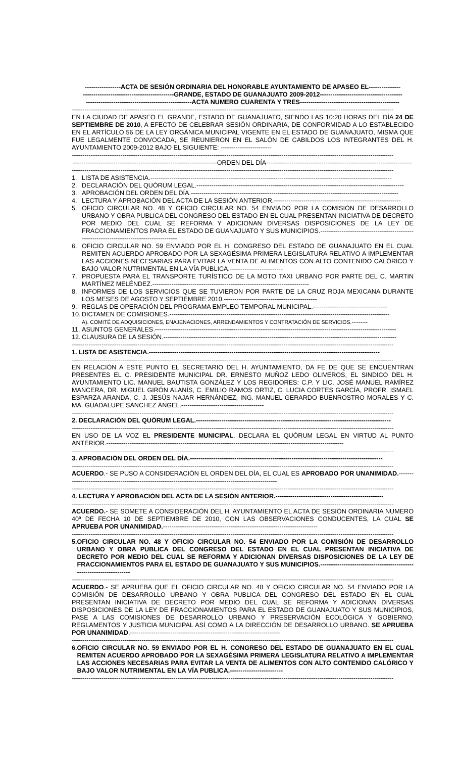-----------------ACTA DE SESIÓN ORDINARIA DEL HONORABLE AYUNTAMIENTO DE APASEO EL---------------
-------------------------------------------GRANDE, ESTADO DE GUANAJUATO 2009-2012---------------------------------------
--------------------------------------------------ACTA NUMERO CUARENTA Y TRES-----------------------------------------------
--------------------------------------------------------------------------------------------------------------------------------------------------------
EN LA CIUDAD DE APASEO EL GRANDE, ESTADO DE GUANAJUATO, SIENDO LAS 10:20 HORAS DEL DÍA 24 DE SEPTIEMBRE DE 2010, A EFECTO DE CELEBRAR SESIÓN ORDINARIA, DE CONFORMIDAD A LO ESTABLECIDO EN EL ARTÍCULO 56 DE LA LEY ORGÁNICA MUNICIPAL VIGENTE EN EL ESTADO DE GUANAJUATO, MISMA QUE FUE LEGALMENTE CONVOCADA, SE REUNIERON EN EL SALÓN DE CABILDOS LOS INTEGRANTES DEL H. AYUNTAMIENTO 2009-2012 BAJO EL SIGUIENTE: ------------------------
--------------------------------------------------------------------------------------------------------------------------------------------------------
--------------------------------------------------------------------ORDEN DEL DÍA---------------------------------------------------------------------
--------------------------------------------------------------------------------------------------------------------------------------------------------
1. LISTA DE ASISTENCIA.------------------------------------------------------------------------------------------------------------------
2. DECLARACIÓN DEL QUÓRUM LEGAL.--------------------------------------------------------------------------------------------------
3. APROBACIÓN DEL ORDEN DEL DÍA.--------------------------------------------------------------------------------------------------
4. LECTURA Y APROBACIÓN DEL ACTA DE LA SESIÓN ANTERIOR.------------------------------------------------------------
5. OFICIO CIRCULAR NO. 48 Y OFICIO CIRCULAR NO. 54 ENVIADO POR LA COMISIÓN DE DESARROLLO URBANO Y OBRA PUBLICA DEL CONGRESO DEL ESTADO EN EL CUAL PRESENTAN INICIATIVA DE DECRETO POR MEDIO DEL CUAL SE REFORMA Y ADICIONAN DIVERSAS DISPOSICIONES DE LA LEY DE FRACCIONAMIENTOS PARA EL ESTADO DE GUANAJUATO Y SUS MUNICIPIOS.-----------------------------------------------------------------------------------------
6. OFICIO CIRCULAR NO. 59 ENVIADO POR EL H. CONGRESO DEL ESTADO DE GUANAJUATO EN EL CUAL REMITEN ACUERDO APROBADO POR LA SEXAGÉSIMA PRIMERA LEGISLATURA RELATIVO A IMPLEMENTAR LAS ACCIONES NECESARIAS PARA EVITAR LA VENTA DE ALIMENTOS CON ALTO CONTENIDO CALÓRICO Y BAJO VALOR NUTRIMENTAL EN LA VÍA PUBLICA.-------------------------
7. PROPUESTA PARA EL TRANSPORTE TURÍSTICO DE LA MOTO TAXI URBANO POR PARTE DEL C. MARTIN MARTÍNEZ MELÉNDEZ.--------------------------------------------------------------------------
8. INFORMES DE LOS SERVICIOS QUE SE TUVIERON POR PARTE DE LA CRUZ ROJA MEXICANA DURANTE LOS MESES DE AGOSTO Y SEPTIEMBRE 2010.--------------------------------------------
9. REGLAS DE OPERACIÓN DEL PROGRAMA EMPLEO TEMPORAL MUNICIPAL.-----------------------------------
10.
DICTAMEN DE COMISIONES.--------------------------------------------------------------------------------------------------------
A). COMITÉ DE ADQUISICIONES, ENAJENACIONES, ARRENDAMIENTOS Y CONTRATACIÓN DE SERVICIOS.---------
11.
ASUNTOS GENERALES.------------------------------------------------------------------------------------------------------------------
12.
CLAUSURA DE LA SESIÓN.--------------------------------------------------------------------------------------------------------------
--------------------------------------------------------------------------------------------------------------------------------------------------------
1. LISTA DE ASISTENCIA.-------------------------------------------------------------------------------------------------------------
--------------------------------------------------------------------------------------------------------------------------------------------------------
EN RELACIÓN A ESTE PUNTO EL SECRETARIO DEL H. AYUNTAMIENTO, DA FE DE QUE SE ENCUENTRAN PRESENTES EL C. PRESIDENTE MUNICIPAL DR. ERNESTO MUÑOZ LEDO OLIVEROS, EL SINDICO DEL H. AYUNTAMIENTO LIC. MANUEL BAUTISTA GONZÁLEZ Y LOS REGIDORES: C.P. Y LIC. JOSÉ MANUEL RAMÍREZ MANCERA, DR. MIGUEL GIRÓN ALANÍS, C. EMILIO RAMOS ORTIZ, C. LUCIA CORTES GARCÍA, PROFR. ISMAEL ESPARZA ARANDA, C. J. JESÚS NAJAR HERNÁNDEZ, ING. MANUEL GERARDO BUENROSTRO MORALES Y C. MA. GUADALUPE SÁNCHEZ ÁNGEL.---------------------------------------
--------------------------------------------------------------------------------------------------------------------------------------------------------
2. DECLARACIÓN DEL QUÓRUM LEGAL.--------------------------------------------------------------------------------------------
--------------------------------------------------------------------------------------------------------------------------------------------------------
EN USO DE LA VOZ EL PRESIDENTE MUNICIPAL, DECLARA EL QUÓRUM LEGAL EN VIRTUD AL PUNTO ANTERIOR.----------------------------------------------------------------------------------------------------------------
--------------------------------------------------------------------------------------------------------------------------------------------------------
3. APROBACIÓN DEL ORDEN DEL DÍA.-------------------------------------------------------------------------------------------
--------------------------------------------------------------------------------------------------------------------------------------------------------
ACUERDO.- SE PUSO A CONSIDERACIÓN EL ORDEN DEL DÍA, EL CUAL ES APROBADO POR UNANIMIDAD.--------------------------------------------------------------------------------------------------------
--------------------------------------------------------------------------------------------------------------------------------------------------------
4. LECTURA Y APROBACIÓN DEL ACTA DE LA SESIÓN ANTERIOR.---------------------------------------------------
--------------------------------------------------------------------------------------------------------------------------------------------------------
ACUERDO.- SE SOMETE A CONSIDERACIÓN DEL H. AYUNTAMIENTO EL ACTA DE SESIÓN ORDINARIA NUMERO 40ª DE FECHA 10 DE SEPTIEMBRE DE 2010, CON LAS OBSERVACIONES CONDUCENTES, LA CUAL SE APRUEBA POR UNANIMIDAD.-------------------------------------------------------------------------
--------------------------------------------------------------------------------------------------------------------------------------------------------
5. OFICIO CIRCULAR NO. 48 Y OFICIO CIRCULAR NO. 54 ENVIADO POR LA COMISIÓN DE DESARROLLO URBANO Y OBRA PUBLICA DEL CONGRESO DEL ESTADO EN EL CUAL PRESENTAN INICIATIVA DE DECRETO POR MEDIO DEL CUAL SE REFORMA Y ADICIONAN DIVERSAS DISPOSICIONES DE LA LEY DE FRACCIONAMIENTOS PARA EL ESTADO DE GUANAJUATO Y SUS MUNICIPIOS.---------------------------------------------------------------------
--------------------------------------------------------------------------------------------------------------------------------------------------------
ACUERDO.- SE APRUEBA QUE EL OFICIO CIRCULAR NO. 48 Y OFICIO CIRCULAR NO. 54 ENVIADO POR LA COMISIÓN DE DESARROLLO URBANO Y OBRA PUBLICA DEL CONGRESO DEL ESTADO EN EL CUAL PRESENTAN INICIATIVA DE DECRETO POR MEDIO DEL CUAL SE REFORMA Y ADICIONAN DIVERSAS DISPOSICIONES DE LA LEY DE FRACCIONAMIENTOS PARA EL ESTADO DE GUANAJUATO Y SUS MUNICIPIOS, PASE A LAS COMISIONES DE DESARROLLO URBANO Y PRESERVACIÓN ECOLÓGICA Y GOBIERNO, REGLAMENTOS Y JUSTICIA MUNICIPAL ASÍ COMO A LA DIRECCIÓN DE DESARROLLO URBANO. SE APRUEBA POR UNANIMIDAD.-----------------------------------------------------------------------
--------------------------------------------------------------------------------------------------------------------------------------------------------
6. OFICIO CIRCULAR NO. 59 ENVIADO POR EL H. CONGRESO DEL ESTADO DE GUANAJUATO EN EL CUAL REMITEN ACUERDO APROBADO POR LA SEXAGÉSIMA PRIMERA LEGISLATURA RELATIVO A IMPLEMENTAR LAS ACCIONES NECESARIAS PARA EVITAR LA VENTA DE ALIMENTOS CON ALTO CONTENIDO CALÓRICO Y BAJO VALOR NUTRIMENTAL EN LA VÍA PUBLICA.-------------------------
--------------------------------------------------------------------------------------------------------------------------------------------------------